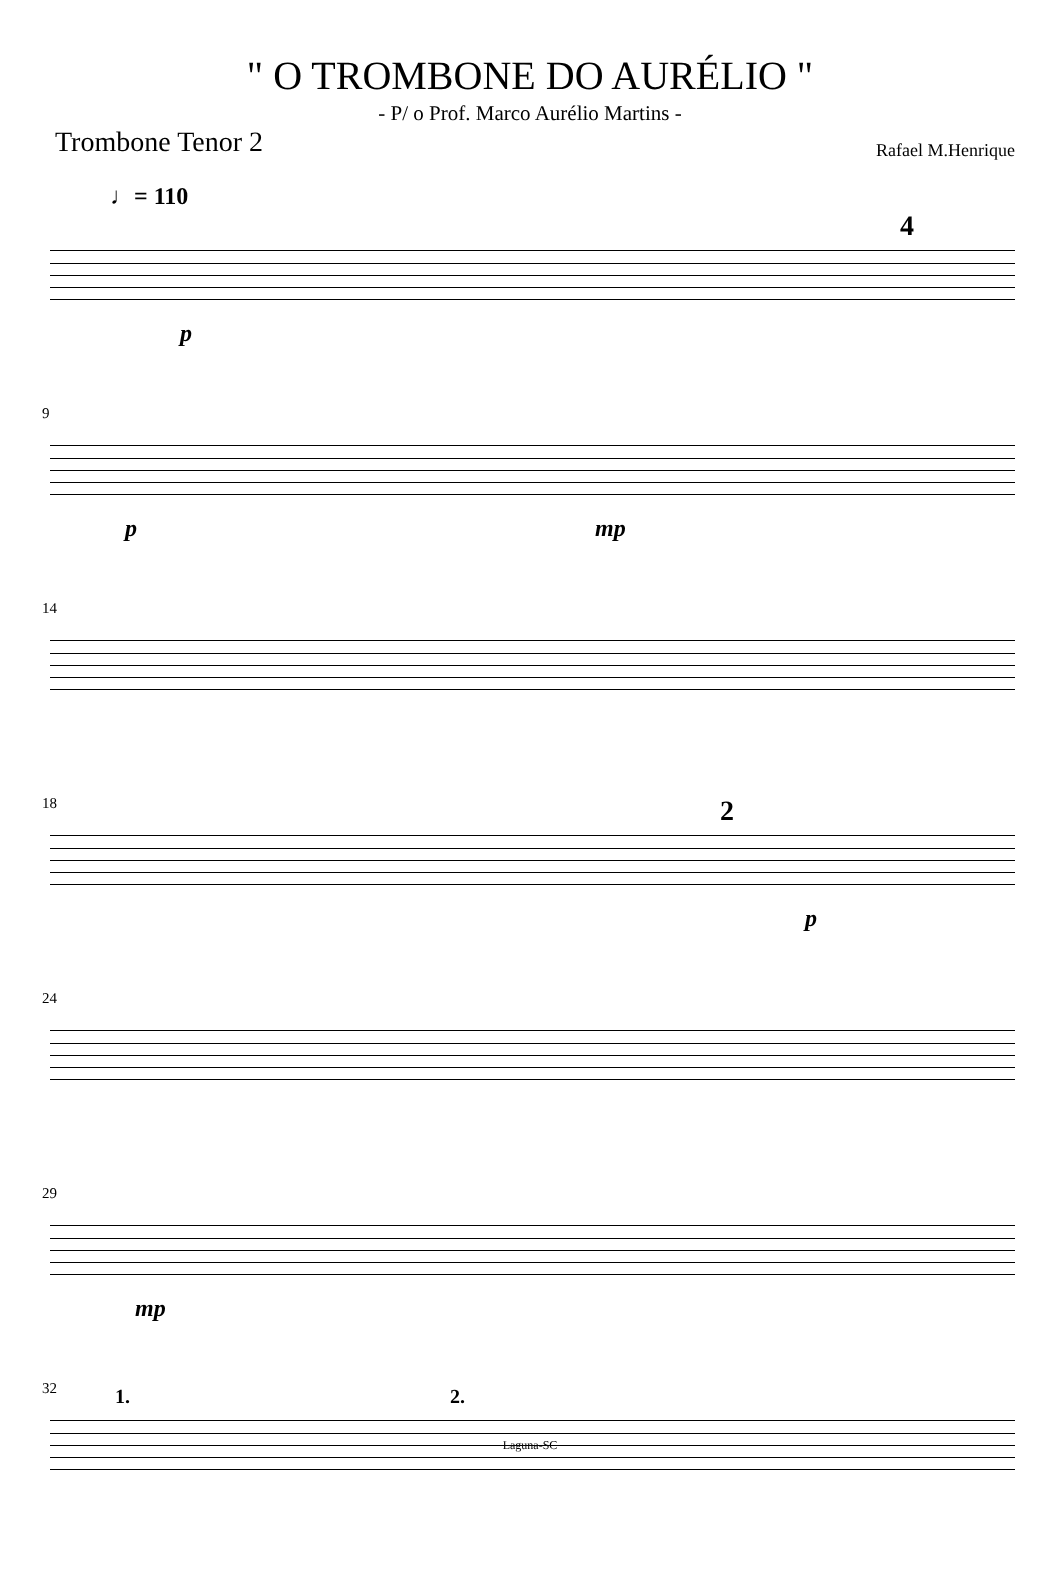" O TROMBONE DO AURÉLIO "
- P/ o Prof. Marco Aurélio Martins -
Trombone Tenor 2
Rafael M.Henrique
♩= 110
4
p
9
p mp
14
18 2
p
24
29
mp
32 1. 2.
Laguna-SC